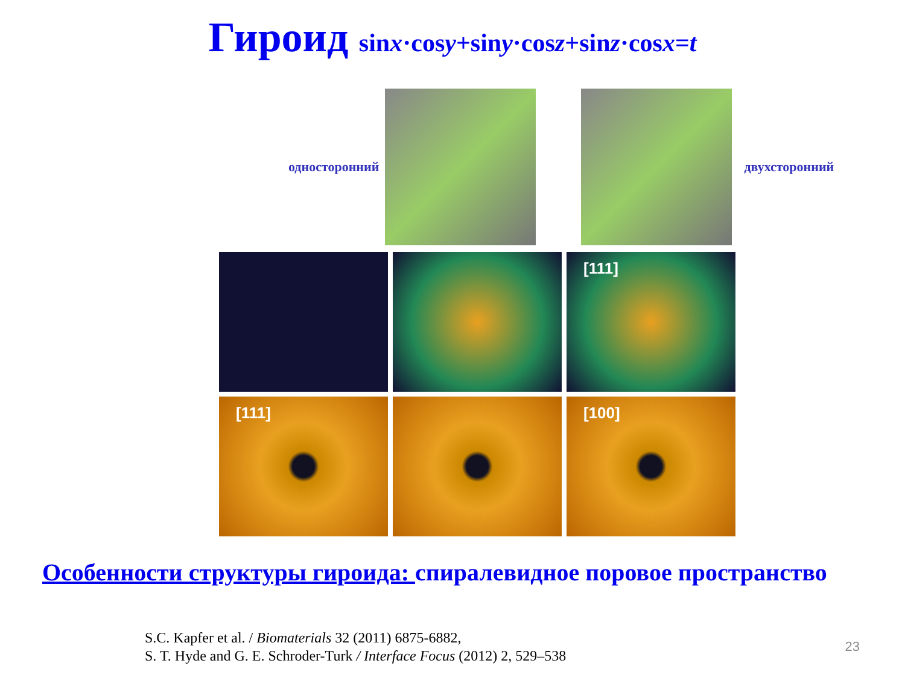Гироид sinx·cosy+siny·cosz+sinz·cosx=t
односторонний двухсторонний
[111]
[111]
[100]
Особенности структуры гироида: спиралевидное поровое пространство
S.C. Kapfer et al. / Biomaterials 32 (2011) 6875-6882,
S. T. Hyde and G. E. Schroder-Turk / Interface Focus (2012) 2, 529–538
23